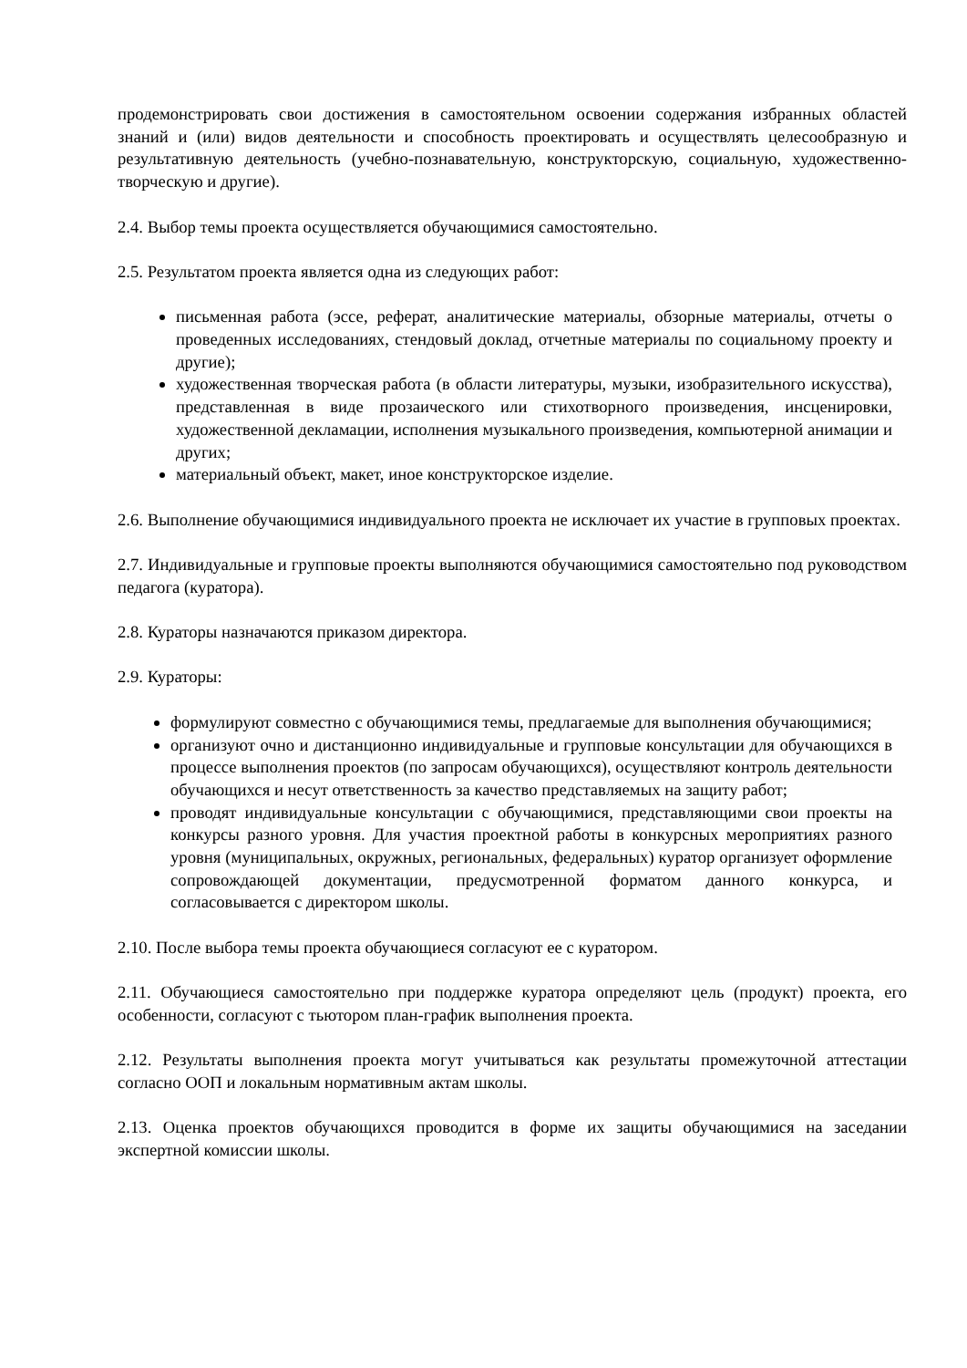продемонстрировать свои достижения в самостоятельном освоении содержания избранных областей знаний и (или) видов деятельности и способность проектировать и осуществлять целесообразную и результативную деятельность (учебно-познавательную, конструкторскую, социальную, художественно-творческую и другие).
2.4. Выбор темы проекта осуществляется обучающимися самостоятельно.
2.5. Результатом проекта является одна из следующих работ:
письменная работа (эссе, реферат, аналитические материалы, обзорные материалы, отчеты о проведенных исследованиях, стендовый доклад, отчетные материалы по социальному проекту и другие);
художественная творческая работа (в области литературы, музыки, изобразительного искусства), представленная в виде прозаического или стихотворного произведения, инсценировки, художественной декламации, исполнения музыкального произведения, компьютерной анимации и других;
материальный объект, макет, иное конструкторское изделие.
2.6. Выполнение обучающимися индивидуального проекта не исключает их участие в групповых проектах.
2.7. Индивидуальные и групповые проекты выполняются обучающимися самостоятельно под руководством педагога (куратора).
2.8. Кураторы назначаются приказом директора.
2.9. Кураторы:
формулируют совместно с обучающимися темы, предлагаемые для выполнения обучающимися;
организуют очно и дистанционно индивидуальные и групповые консультации для обучающихся в процессе выполнения проектов (по запросам обучающихся), осуществляют контроль деятельности обучающихся и несут ответственность за качество представляемых на защиту работ;
проводят индивидуальные консультации с обучающимися, представляющими свои проекты на конкурсы разного уровня. Для участия проектной работы в конкурсных мероприятиях разного уровня (муниципальных, окружных, региональных, федеральных) куратор организует оформление сопровождающей документации, предусмотренной форматом данного конкурса, и согласовывается с директором школы.
2.10. После выбора темы проекта обучающиеся согласуют ее с куратором.
2.11. Обучающиеся самостоятельно при поддержке куратора определяют цель (продукт) проекта, его особенности, согласуют с тьютором план-график выполнения проекта.
2.12. Результаты выполнения проекта могут учитываться как результаты промежуточной аттестации согласно ООП и локальным нормативным актам школы.
2.13. Оценка проектов обучающихся проводится в форме их защиты обучающимися на заседании экспертной комиссии школы.